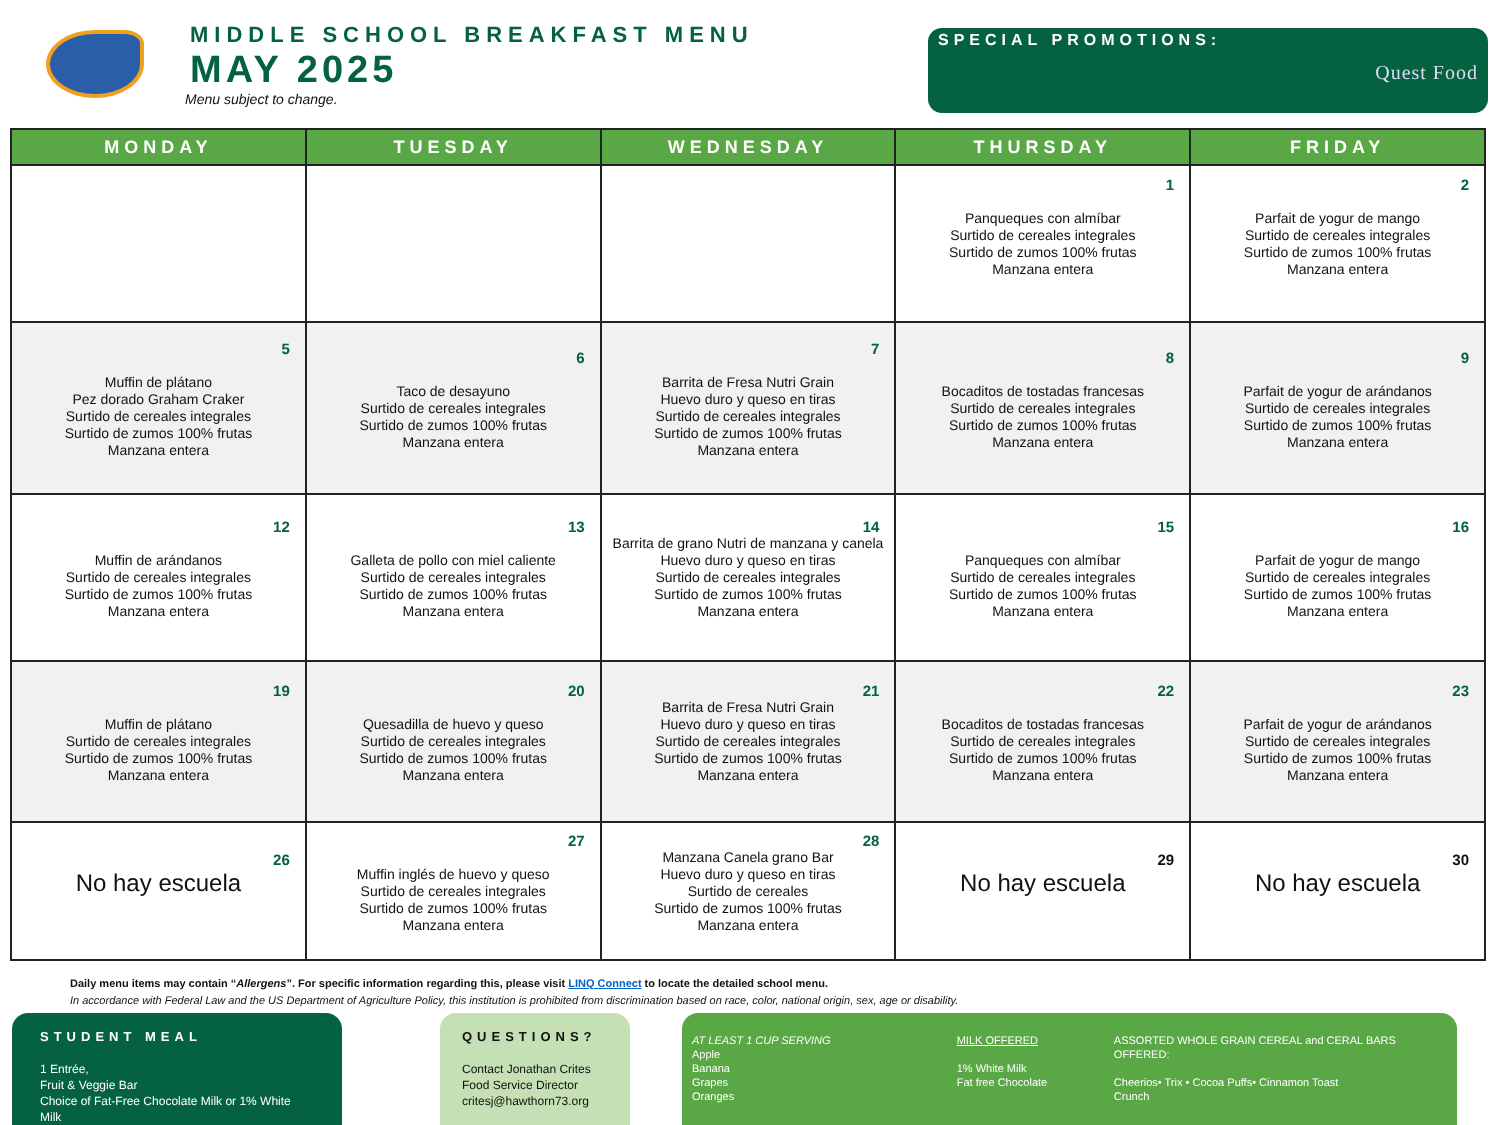MIDDLE SCHOOL BREAKFAST MENU
MAY 2025
Menu subject to change.
SPECIAL PROMOTIONS: Quest Food
| MONDAY | TUESDAY | WEDNESDAY | THURSDAY | FRIDAY |
| --- | --- | --- | --- | --- |
| | | | 1 Panqueques con almíbar Surtido de cereales integrales Surtido de zumos 100% frutas Manzana entera | 2 Parfait de yogur de mango Surtido de cereales integrales Surtido de zumos 100% frutas Manzana entera |
| 5 Muffin de plátano Pez dorado Graham Craker Surtido de cereales integrales Surtido de zumos 100% frutas Manzana entera | 6 Taco de desayuno Surtido de cereales integrales Surtido de zumos 100% frutas Manzana entera | 7 Barrita de Fresa Nutri Grain Huevo duro y queso en tiras Surtido de cereales integrales Surtido de zumos 100% frutas Manzana entera | 8 Bocaditos de tostadas francesas Surtido de cereales integrales Surtido de zumos 100% frutas Manzana entera | 9 Parfait de yogur de arándanos Surtido de cereales integrales Surtido de zumos 100% frutas Manzana entera |
| 12 Muffin de arándanos Surtido de cereales integrales Surtido de zumos 100% frutas Manzana entera | 13 Galleta de pollo con miel caliente Surtido de cereales integrales Surtido de zumos 100% frutas Manzana entera | 14 Barrita de grano Nutri de manzana y canela Huevo duro y queso en tiras Surtido de cereales integrales Surtido de zumos 100% frutas Manzana entera | 15 Panqueques con almíbar Surtido de cereales integrales Surtido de zumos 100% frutas Manzana entera | 16 Parfait de yogur de mango Surtido de cereales integrales Surtido de zumos 100% frutas Manzana entera |
| 19 Muffin de plátano Surtido de cereales integrales Surtido de zumos 100% frutas Manzana entera | 20 Quesadilla de huevo y queso Surtido de cereales integrales Surtido de zumos 100% frutas Manzana entera | 21 Barrita de Fresa Nutri Grain Huevo duro y queso en tiras Surtido de cereales integrales Surtido de zumos 100% frutas Manzana entera | 22 Bocaditos de tostadas francesas Surtido de cereales integrales Surtido de zumos 100% frutas Manzana entera | 23 Parfait de yogur de arándanos Surtido de cereales integrales Surtido de zumos 100% frutas Manzana entera |
| 26 No hay escuela | 27 Muffin inglés de huevo y queso Surtido de cereales integrales Surtido de zumos 100% frutas Manzana entera | 28 Manzana Canela grano Bar Huevo duro y queso en tiras Surtido de cereales Surtido de zumos 100% frutas Manzana entera | 29 No hay escuela | 30 No hay escuela |
Daily menu items may contain “Allergens”. For specific information regarding this, please visit LINQ Connect to locate the detailed school menu.
In accordance with Federal Law and the US Department of Agriculture Policy, this institution is prohibited from discrimination based on race, color, national origin, sex, age or disability.
STUDENT MEAL
1 Entrée,
Fruit & Veggie Bar
Choice of Fat-Free Chocolate Milk or 1% White Milk
QUESTIONS?
Contact Jonathan Crites
Food Service Director
critesj@hawthorn73.org
AT LEAST 1 CUP SERVING
Apple
Banana
Grapes
Oranges
MILK OFFERED
1% White Milk
Fat free Chocolate
ASSORTED WHOLE GRAIN CEREAL and CERAL BARS OFFERED:
Cheerios• Trix • Cocoa Puffs• Cinnamon Toast
Crunch